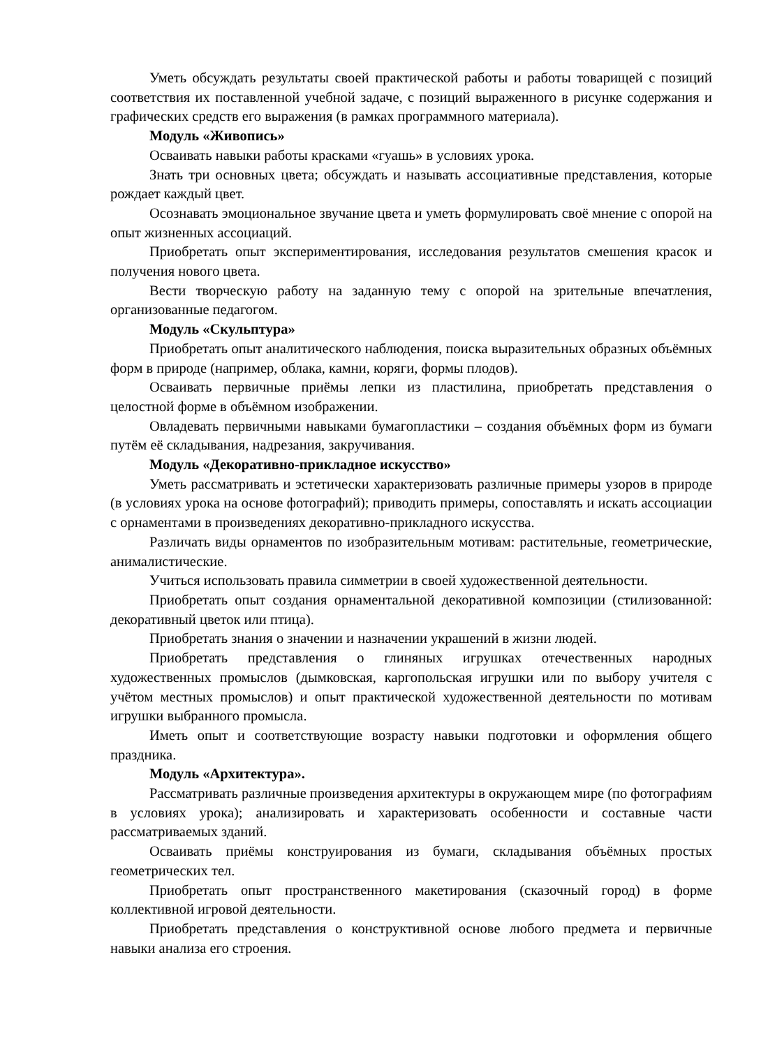Уметь обсуждать результаты своей практической работы и работы товарищей с позиций соответствия их поставленной учебной задаче, с позиций выраженного в рисунке содержания и графических средств его выражения (в рамках программного материала).
Модуль «Живопись»
Осваивать навыки работы красками «гуашь» в условиях урока.
Знать три основных цвета; обсуждать и называть ассоциативные представления, которые рождает каждый цвет.
Осознавать эмоциональное звучание цвета и уметь формулировать своё мнение с опорой на опыт жизненных ассоциаций.
Приобретать опыт экспериментирования, исследования результатов смешения красок и получения нового цвета.
Вести творческую работу на заданную тему с опорой на зрительные впечатления, организованные педагогом.
Модуль «Скульптура»
Приобретать опыт аналитического наблюдения, поиска выразительных образных объёмных форм в природе (например, облака, камни, коряги, формы плодов).
Осваивать первичные приёмы лепки из пластилина, приобретать представления о целостной форме в объёмном изображении.
Овладевать первичными навыками бумагопластики – создания объёмных форм из бумаги путём её складывания, надрезания, закручивания.
Модуль «Декоративно-прикладное искусство»
Уметь рассматривать и эстетически характеризовать различные примеры узоров в природе (в условиях урока на основе фотографий); приводить примеры, сопоставлять и искать ассоциации с орнаментами в произведениях декоративно-прикладного искусства.
Различать виды орнаментов по изобразительным мотивам: растительные, геометрические, анималистические.
Учиться использовать правила симметрии в своей художественной деятельности.
Приобретать опыт создания орнаментальной декоративной композиции (стилизованной: декоративный цветок или птица).
Приобретать знания о значении и назначении украшений в жизни людей.
Приобретать представления о глиняных игрушках отечественных народных художественных промыслов (дымковская, каргопольская игрушки или по выбору учителя с учётом местных промыслов) и опыт практической художественной деятельности по мотивам игрушки выбранного промысла.
Иметь опыт и соответствующие возрасту навыки подготовки и оформления общего праздника.
Модуль «Архитектура».
Рассматривать различные произведения архитектуры в окружающем мире (по фотографиям в условиях урока); анализировать и характеризовать особенности и составные части рассматриваемых зданий.
Осваивать приёмы конструирования из бумаги, складывания объёмных простых геометрических тел.
Приобретать опыт пространственного макетирования (сказочный город) в форме коллективной игровой деятельности.
Приобретать представления о конструктивной основе любого предмета и первичные навыки анализа его строения.